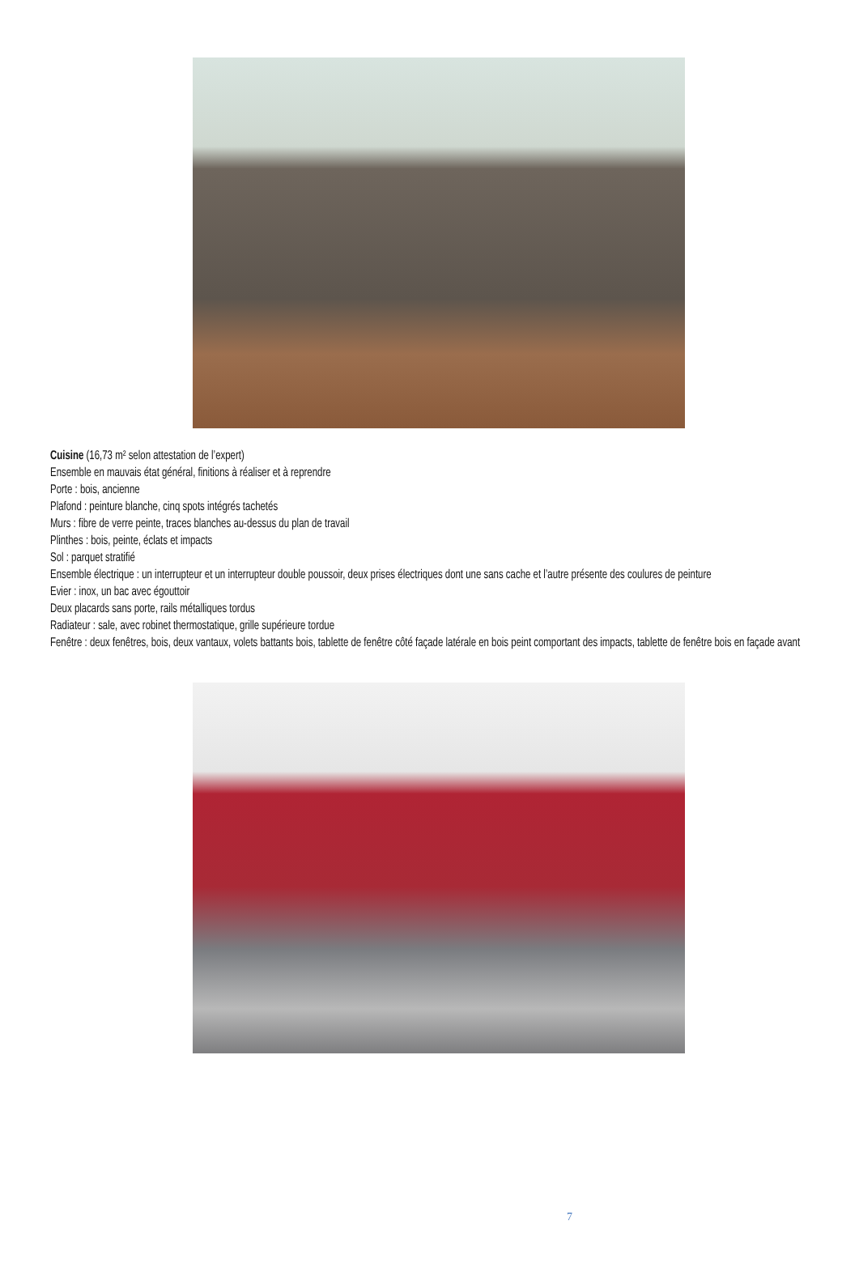Cuisine (16,73 m² selon attestation de l’expert)
Ensemble en mauvais état général, finitions à réaliser et à reprendre
Porte : bois, ancienne
Plafond : peinture blanche, cinq spots intégrés tachetés
Murs : fibre de verre peinte, traces blanches au-dessus du plan de travail
Plinthes : bois, peinte, éclats et impacts
Sol : parquet stratifié
Ensemble électrique : un interrupteur et un interrupteur double poussoir, deux prises électriques dont une sans cache et l’autre présente des coulures de peinture
Evier : inox, un bac avec égouttoir
Deux placards sans porte, rails métalliques tordus
Radiateur : sale, avec robinet thermostatique, grille supérieure tordue
Fenêtre : deux fenêtres, bois, deux vantaux, volets battants bois, tablette de fenêtre côté façade latérale en bois peint comportant des impacts, tablette de fenêtre bois en façade avant
7